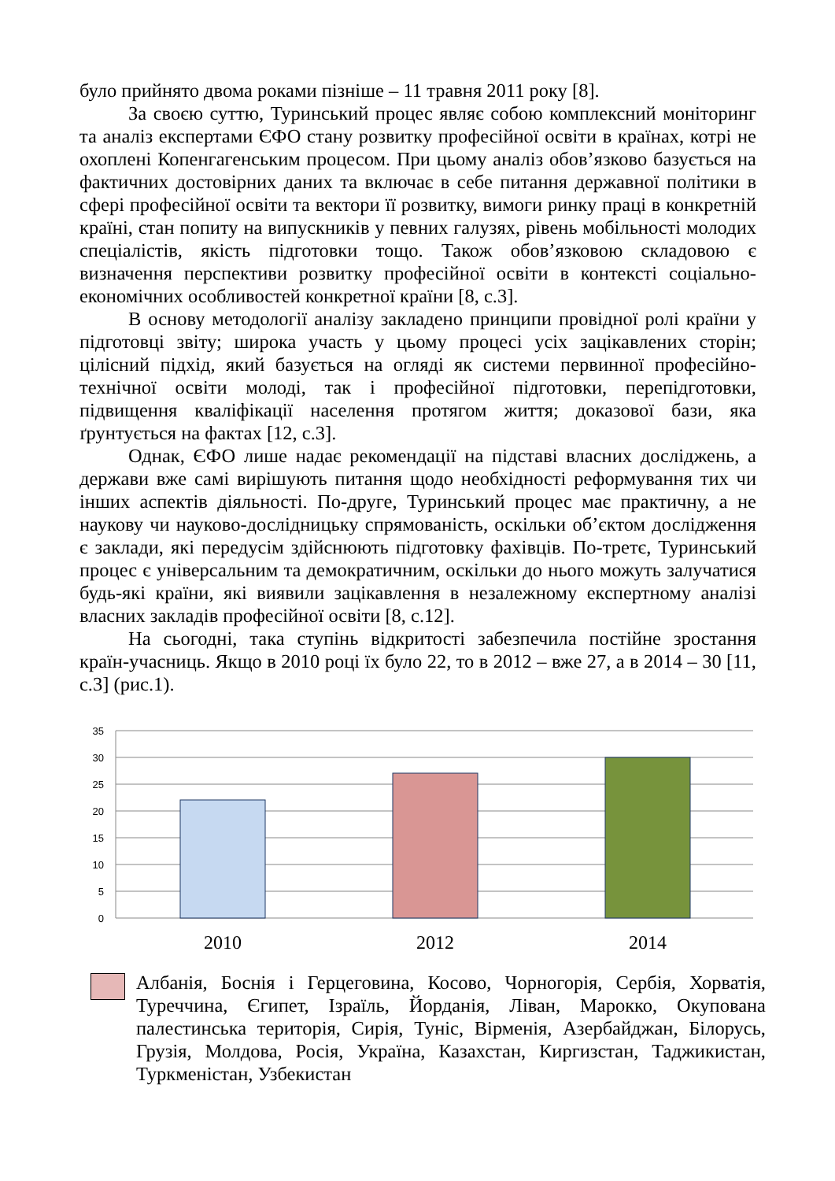було прийнято двома роками пізніше – 11 травня 2011 року [8].
За своєю суттю, Туринський процес являє собою комплексний моніторинг та аналіз експертами ЄФО стану розвитку професійної освіти в країнах, котрі не охоплені Копенгагенським процесом. При цьому аналіз обов’язково базується на фактичних достовірних даних та включає в себе питання державної політики в сфері професійної освіти та вектори її розвитку, вимоги ринку праці в конкретній країні, стан попиту на випускників у певних галузях, рівень мобільності молодих спеціалістів, якість підготовки тощо. Також обов’язковою складовою є визначення перспективи розвитку професійної освіти в контексті соціально-економічних особливостей конкретної країни [8, с.3].
В основу методології аналізу закладено принципи провідної ролі країни у підготовці звіту; широка участь у цьому процесі усіх зацікавлених сторін; цілісний підхід, який базується на огляді як системи первинної професійно-технічної освіти молоді, так і професійної підготовки, перепідготовки, підвищення кваліфікації населення протягом життя; доказової бази, яка ґрунтується на фактах [12, с.3].
Однак, ЄФО лише надає рекомендації на підставі власних досліджень, а держави вже самі вирішують питання щодо необхідності реформування тих чи інших аспектів діяльності. По-друге, Туринський процес має практичну, а не наукову чи науково-дослідницьку спрямованість, оскільки об’єктом дослідження є заклади, які передусім здійснюють підготовку фахівців. По-третє, Туринський процес є універсальним та демократичним, оскільки до нього можуть залучатися будь-які країни, які виявили зацікавлення в незалежному експертному аналізі власних закладів професійної освіти [8, с.12].
На сьогодні, така ступінь відкритості забезпечила постійне зростання країн-учасниць. Якщо в 2010 році їх було 22, то в 2012 – вже 27, а в 2014 – 30 [11, с.3] (рис.1).
35
30
25
20
15
10
5
0
2010
2012
2014
Албанія, Боснія і Герцеговина, Косово, Чорногорія, Сербія, Хорватія, Туреччина, Єгипет, Ізраїль, Йорданія, Ліван, Марокко, Окупована палестинська територія, Сирія, Туніс, Вірменія, Азербайджан, Білорусь, Грузія, Молдова, Росія, Україна, Казахстан, Киргизстан, Таджикистан, Туркменістан, Узбекистан